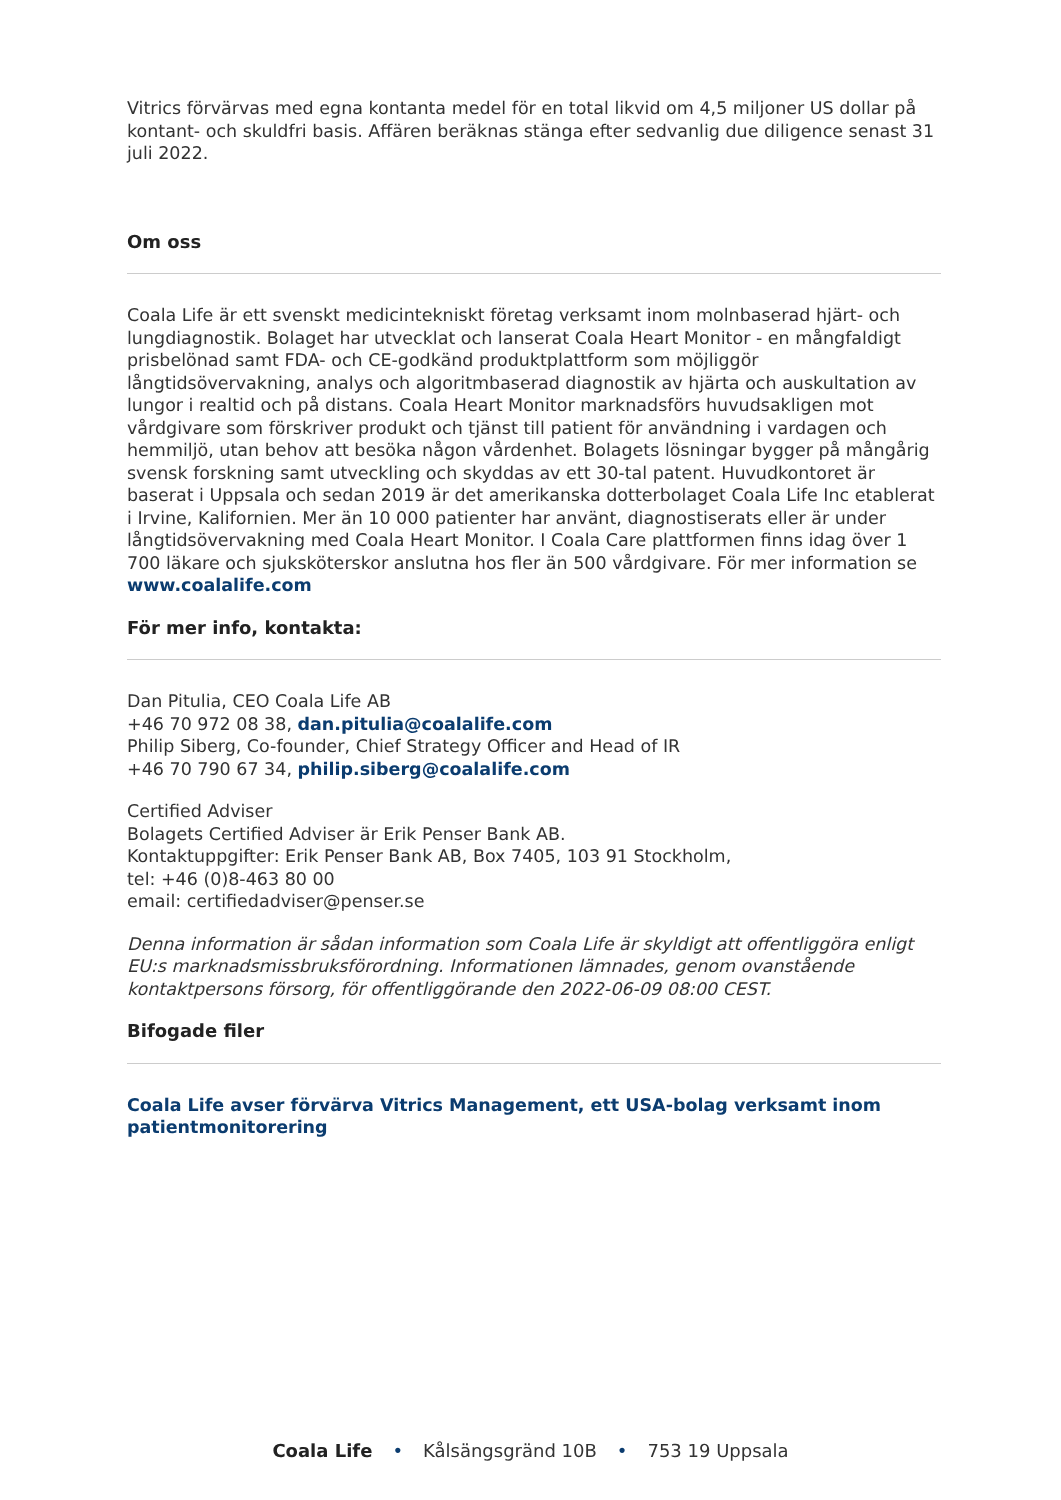Vitrics förvärvas med egna kontanta medel för en total likvid om 4,5 miljoner US dollar på kontant- och skuldfri basis. Affären beräknas stänga efter sedvanlig due diligence senast 31 juli 2022.
Om oss
Coala Life är ett svenskt medicintekniskt företag verksamt inom molnbaserad hjärt- och lungdiagnostik. Bolaget har utvecklat och lanserat Coala Heart Monitor - en mångfaldigt prisbelönad samt FDA- och CE-godkänd produktplattform som möjliggör långtidsövervakning, analys och algoritmbaserad diagnostik av hjärta och auskultation av lungor i realtid och på distans. Coala Heart Monitor marknadsförs huvudsakligen mot vårdgivare som förskriver produkt och tjänst till patient för användning i vardagen och hemmiljö, utan behov att besöka någon vårdenhet. Bolagets lösningar bygger på mångårig svensk forskning samt utveckling och skyddas av ett 30-tal patent. Huvudkontoret är baserat i Uppsala och sedan 2019 är det amerikanska dotterbolaget Coala Life Inc etablerat i Irvine, Kalifornien. Mer än 10 000 patienter har använt, diagnostiserats eller är under långtidsövervakning med Coala Heart Monitor. I Coala Care plattformen finns idag över 1 700 läkare och sjuksköterskor anslutna hos fler än 500 vårdgivare. För mer information se www.coalalife.com
För mer info, kontakta:
Dan Pitulia, CEO Coala Life AB
+46 70 972 08 38, dan.pitulia@coalalife.com
Philip Siberg, Co-founder, Chief Strategy Officer and Head of IR
+46 70 790 67 34, philip.siberg@coalalife.com
Certified Adviser
Bolagets Certified Adviser är Erik Penser Bank AB.
Kontaktuppgifter: Erik Penser Bank AB, Box 7405, 103 91 Stockholm,
tel: +46 (0)8-463 80 00
email: certifiedadviser@penser.se
Denna information är sådan information som Coala Life är skyldigt att offentliggöra enligt EU:s marknadsmissbruksförordning. Informationen lämnades, genom ovanstående kontaktpersons försorg, för offentliggörande den 2022-06-09 08:00 CEST.
Bifogade filer
Coala Life avser förvärva Vitrics Management, ett USA-bolag verksamt inom patientmonitorering
Coala Life • Kålsängsgränd 10B • 753 19 Uppsala